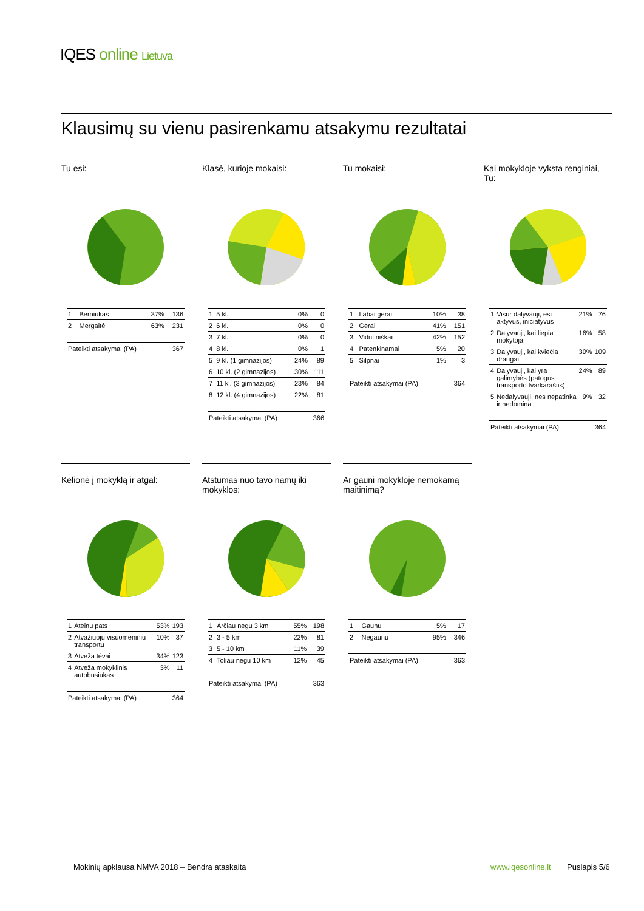IQES online Lietuva
Klausimų su vienu pasirenkamu atsakymu rezultatai
Tu esi:
| 1 | Berniukas | 37% | 136 |
| 2 | Mergaitė | 63% | 231 |
| Pateikti atsakymai (PA) | | | 367 |
Klasė, kurioje mokaisi:
| 1 | 5 kl. | 0% | 0 |
| 2 | 6 kl. | 0% | 0 |
| 3 | 7 kl. | 0% | 0 |
| 4 | 8 kl. | 0% | 1 |
| 5 | 9 kl. (1 gimnazijos) | 24% | 89 |
| 6 | 10 kl. (2 gimnazijos) | 30% | 111 |
| 7 | 11 kl. (3 gimnazijos) | 23% | 84 |
| 8 | 12 kl. (4 gimnazijos) | 22% | 81 |
| Pateikti atsakymai (PA) | | | 366 |
Tu mokaisi:
| 1 | Labai gerai | 10% | 38 |
| 2 | Gerai | 41% | 151 |
| 3 | Vidutiniškai | 42% | 152 |
| 4 | Patenkinamai | 5% | 20 |
| 5 | Silpnai | 1% | 3 |
| Pateikti atsakymai (PA) | | | 364 |
Kai mokykloje vyksta renginiai, Tu:
| 1 | Visur dalyvauji, esi aktyvus, iniciatyvus | 21% | 76 |
| 2 | Dalyvauji, kai liepia mokytojai | 16% | 58 |
| 3 | Dalyvauji, kai kviečia draugai | 30% | 109 |
| 4 | Dalyvauji, kai yra galimybės (patogus transporto tvarkaraštis) | 24% | 89 |
| 5 | Nedalyvauji, nes nepatinka ir nedomina | 9% | 32 |
| Pateikti atsakymai (PA) | | | 364 |
Kelionė į mokyklą ir atgal:
| 1 | Ateinu pats | 53% | 193 |
| 2 | Atvažiuoju visuomeniniu transportu | 10% | 37 |
| 3 | Atveža tėvai | 34% | 123 |
| 4 | Atveža mokyklinis autobusiukas | 3% | 11 |
| Pateikti atsakymai (PA) | | | 364 |
Atstumas nuo tavo namų iki mokyklos:
| 1 | Arčiau negu 3 km | 55% | 198 |
| 2 | 3 - 5 km | 22% | 81 |
| 3 | 5 - 10 km | 11% | 39 |
| 4 | Toliau negu 10 km | 12% | 45 |
| Pateikti atsakymai (PA) | | | 363 |
Ar gauni mokykloje nemokamą maitinimą?
| 1 | Gaunu | 5% | 17 |
| 2 | Negaunu | 95% | 346 |
| Pateikti atsakymai (PA) | | | 363 |
Mokinių apklausa NMVA 2018 – Bendra ataskaita
www.iqesonline.lt Puslapis 5/6